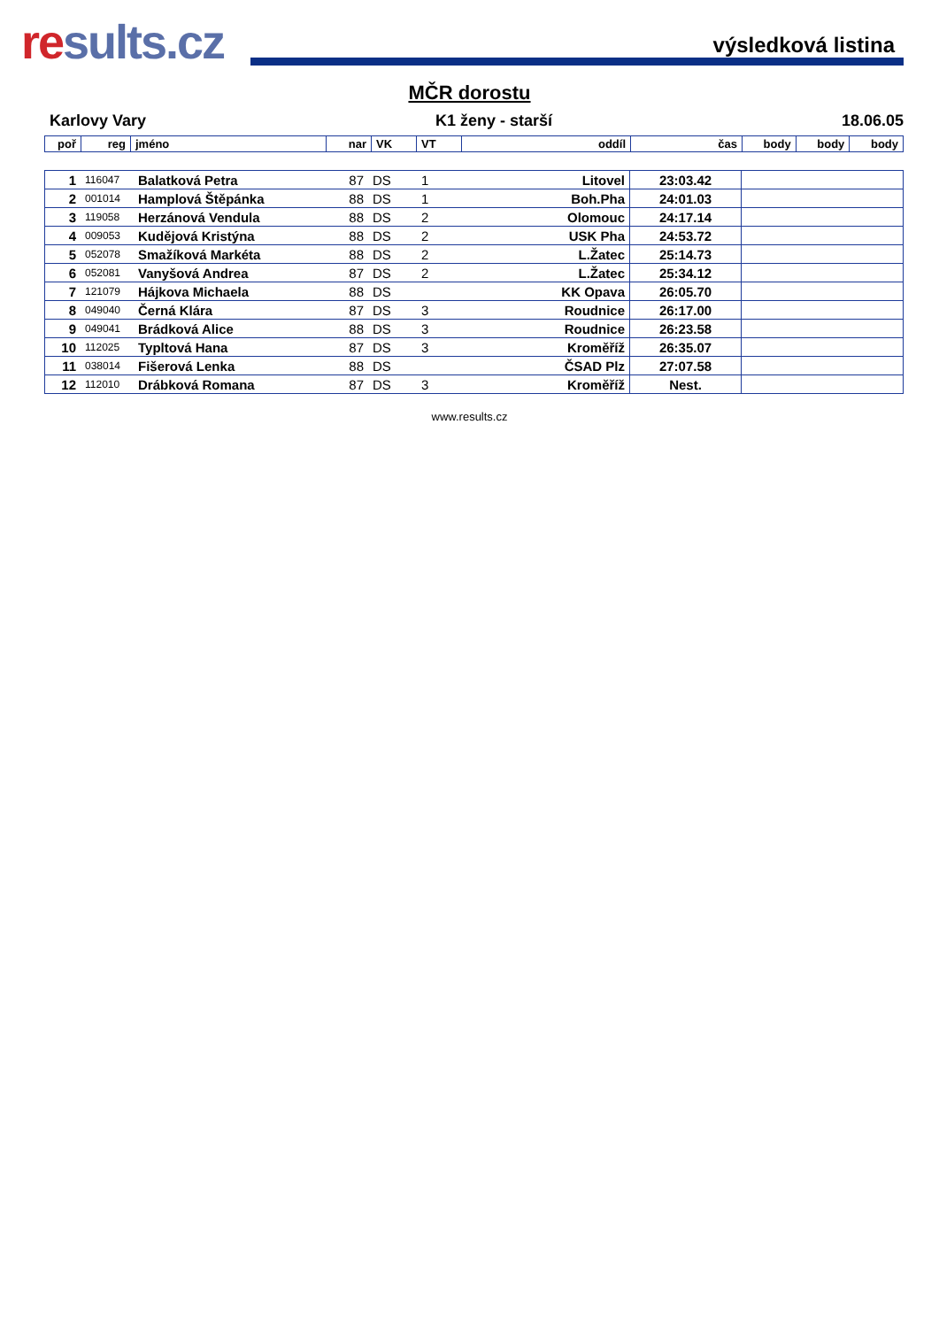results.cz
výsledková listina
MČR dorostu
Karlovy Vary K1 ženy - starší 18.06.05
| poř | reg | jméno | nar | VK | VT | oddíl | čas | body | body | body |
| --- | --- | --- | --- | --- | --- | --- | --- | --- | --- | --- |
| 1 | 116047 | Balatková Petra | 87 | DS | 1 | Litovel | 23:03.42 | |
| 2 | 001014 | Hamplová Štěpánka | 88 | DS | 1 | Boh.Pha | 24:01.03 | |
| 3 | 119058 | Herzánová Vendula | 88 | DS | 2 | Olomouc | 24:17.14 | |
| 4 | 009053 | Kudějová Kristýna | 88 | DS | 2 | USK Pha | 24:53.72 | |
| 5 | 052078 | Smažíková Markéta | 88 | DS | 2 | L.Žatec | 25:14.73 | |
| 6 | 052081 | Vanyšová Andrea | 87 | DS | 2 | L.Žatec | 25:34.12 | |
| 7 | 121079 | Hájkova Michaela | 88 | DS | | KK Opava | 26:05.70 | |
| 8 | 049040 | Černá Klára | 87 | DS | 3 | Roudnice | 26:17.00 | |
| 9 | 049041 | Brádková Alice | 88 | DS | 3 | Roudnice | 26:23.58 | |
| 10 | 112025 | Typltová Hana | 87 | DS | 3 | Kroměříž | 26:35.07 | |
| 11 | 038014 | Fišerová Lenka | 88 | DS | | ČSAD Plz | 27:07.58 | |
| 12 | 112010 | Drábková Romana | 87 | DS | 3 | Kroměříž | Nest. | |
www.results.cz